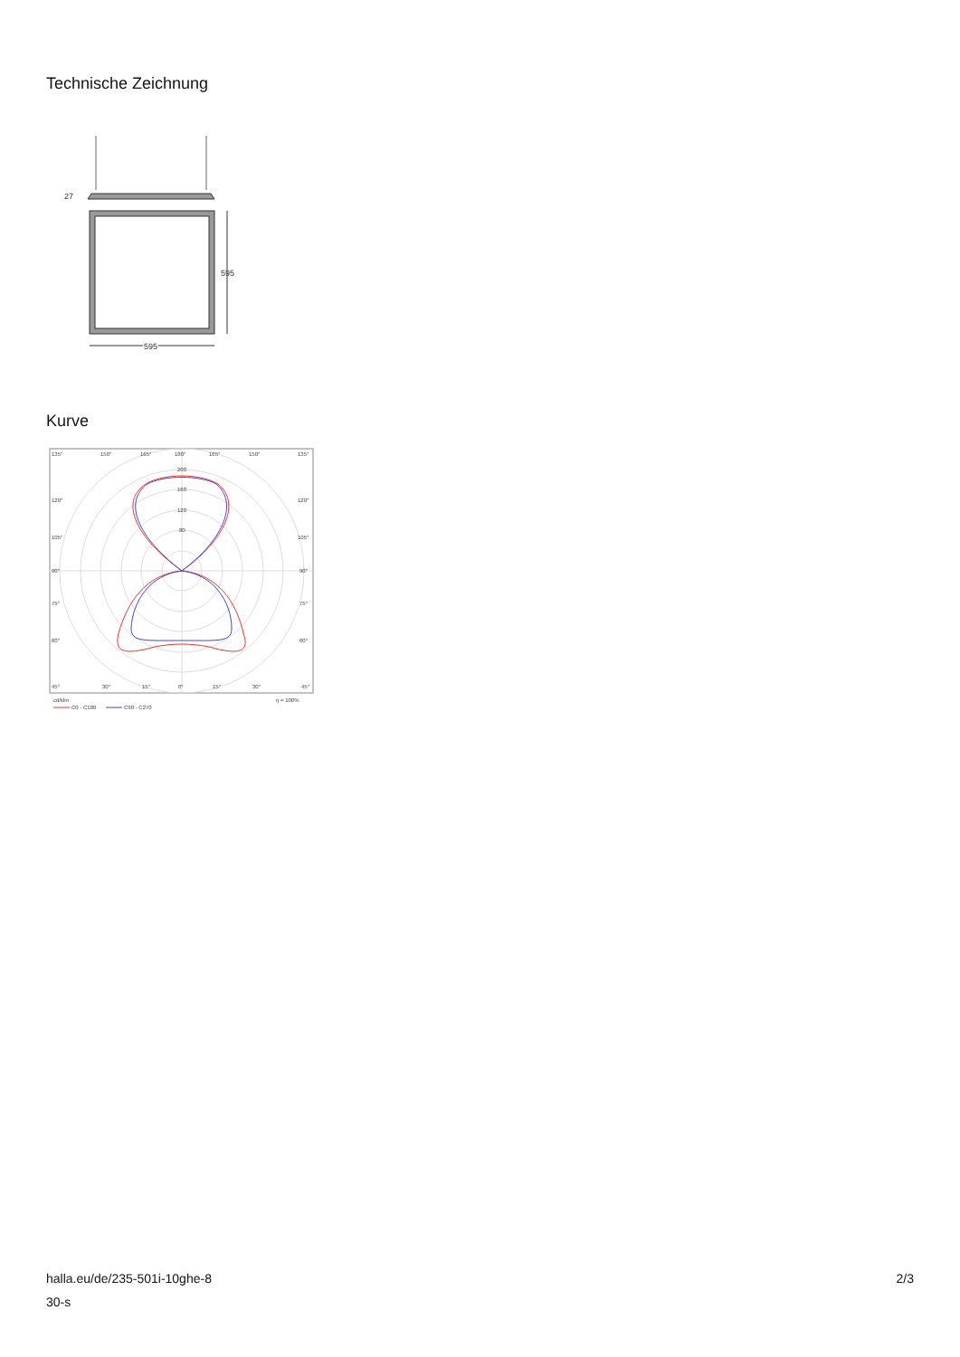Technische Zeichnung
27
595
595
Kurve
135°
150°
165°
180°
165°
150°
135°
200
160
120
80
120°
120°
105°
105°
90°
90°
75°
75°
60°
60°
45°
30°
15°
0°
15°
30°
45°
cd/klm
η = 100%
C0 - C180
C90 - C270
halla.eu/de/235-501i-10ghe-8
30-s
2/3